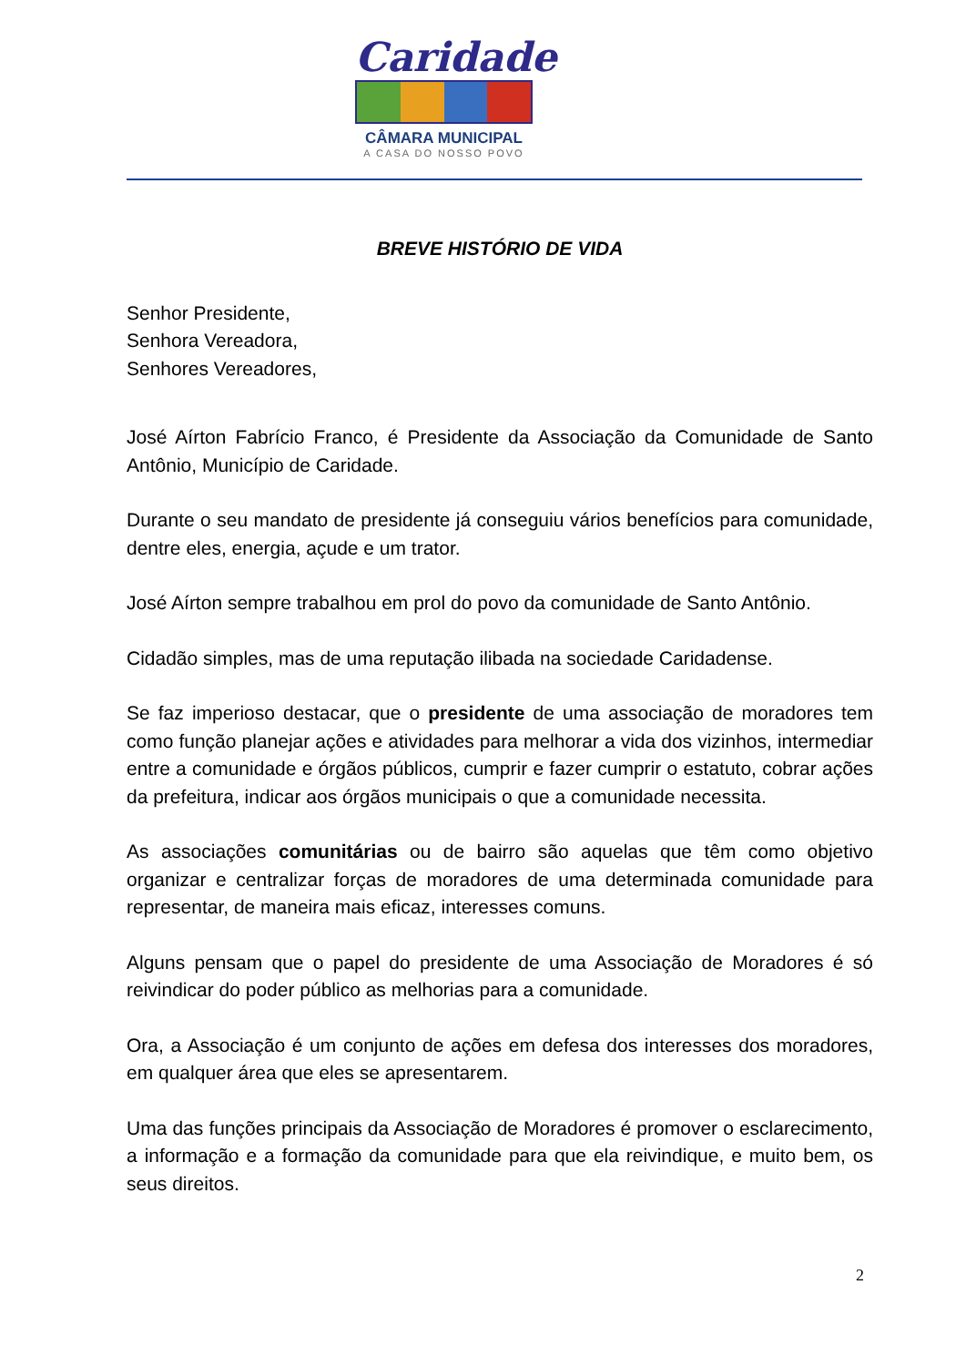Caridade
CÂMARA MUNICIPAL
A CASA DO NOSSO POVO
BREVE HISTÓRIO DE VIDA
Senhor Presidente,
Senhora Vereadora,
Senhores Vereadores,
José Aírton Fabrício Franco, é Presidente da Associação da Comunidade de Santo Antônio, Município de Caridade.
Durante o seu mandato de presidente já conseguiu vários benefícios para comunidade, dentre eles, energia, açude e um trator.
José Aírton sempre trabalhou em prol do povo da comunidade de Santo Antônio.
Cidadão simples, mas de uma reputação ilibada na sociedade Caridadense.
Se faz imperioso destacar, que o presidente de uma associação de moradores tem como função planejar ações e atividades para melhorar a vida dos vizinhos, intermediar entre a comunidade e órgãos públicos, cumprir e fazer cumprir o estatuto, cobrar ações da prefeitura, indicar aos órgãos municipais o que a comunidade necessita.
As associações comunitárias ou de bairro são aquelas que têm como objetivo organizar e centralizar forças de moradores de uma determinada comunidade para representar, de maneira mais eficaz, interesses comuns.
Alguns pensam que o papel do presidente de uma Associação de Moradores é só reivindicar do poder público as melhorias para a comunidade.
Ora, a Associação é um conjunto de ações em defesa dos interesses dos moradores, em qualquer área que eles se apresentarem.
Uma das funções principais da Associação de Moradores é promover o esclarecimento, a informação e a formação da comunidade para que ela reivindique, e muito bem, os seus direitos.
2